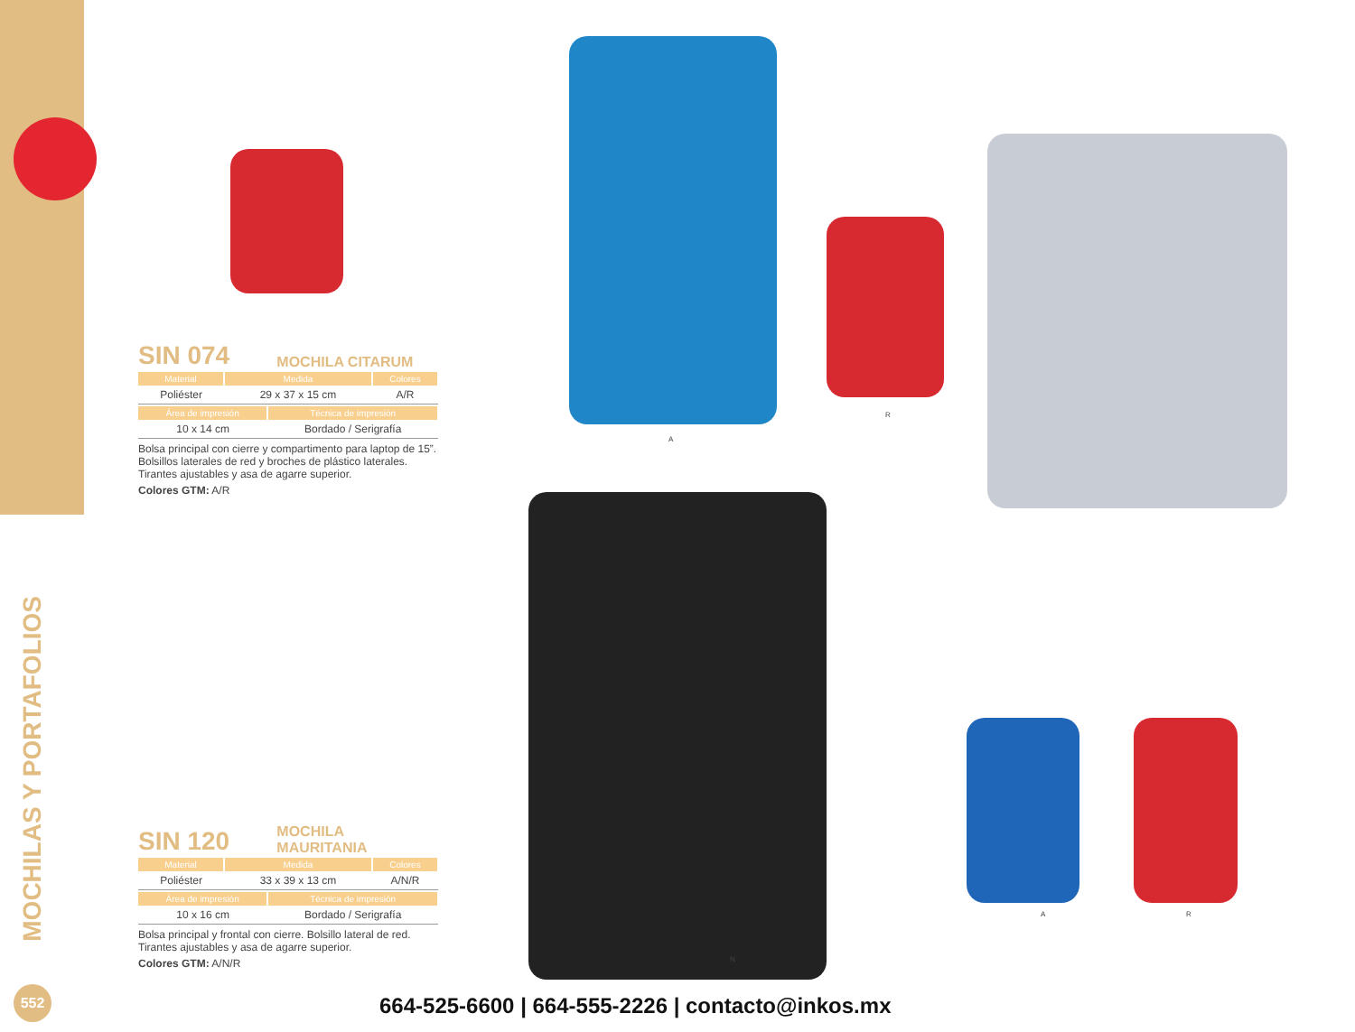MOCHILAS Y PORTAFOLIOS
A
R
N
A R
SIN 074
MOCHILA CITARUM
| Material | Medida | Colores |
| --- | --- | --- |
| Poliéster | 29 x 37 x 15 cm | A/R |
| Área de impresión | Técnica de impresión |
| --- | --- |
| 10 x 14 cm | Bordado / Serigrafía |
Bolsa principal con cierre y compartimento para laptop de 15”. Bolsillos laterales de red y broches de plástico laterales. Tirantes ajustables y asa de agarre superior.
Colores GTM: A/R
SIN 120
MOCHILA
MAURITANIA
| Material | Medida | Colores |
| --- | --- | --- |
| Poliéster | 33 x 39 x 13 cm | A/N/R |
| Área de impresión | Técnica de impresión |
| --- | --- |
| 10 x 16 cm | Bordado / Serigrafía |
Bolsa principal y frontal con cierre. Bolsillo lateral de red. Tirantes ajustables y asa de agarre superior.
Colores GTM: A/N/R
552
664-525-6600 | 664-555-2226 | contacto@inkos.mx